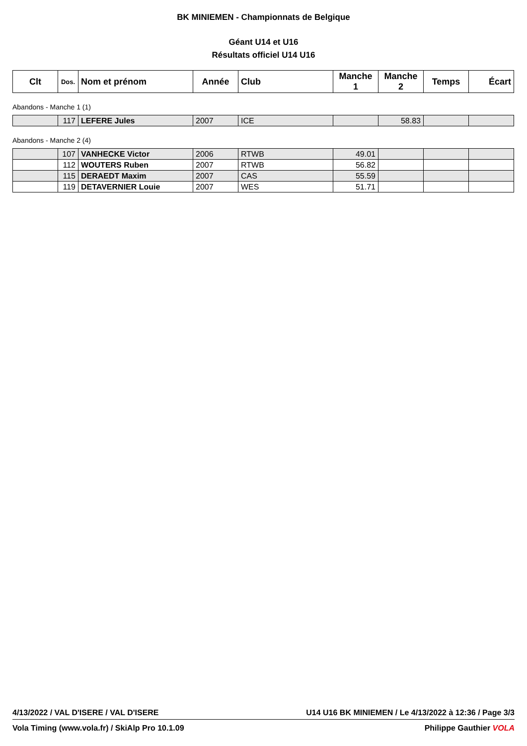BK MINIEMEN - Championnats de Belgique
Géant U14 et U16
Résultats officiel U14 U16
| Clt | Dos. | Nom et prénom | Année | Club | Manche 1 | Manche 2 | Temps | Écart |
| --- | --- | --- | --- | --- | --- | --- | --- | --- |
Abandons - Manche 1 (1)
| | 117 | LEFERE Jules | 2007 | ICE | | 58.83 | | |
Abandons - Manche 2 (4)
| | 107 | VANHECKE Victor | 2006 | RTWB | 49.01 | | | |
| | 112 | WOUTERS Ruben | 2007 | RTWB | 56.82 | | | |
| | 115 | DERAEDT Maxim | 2007 | CAS | 55.59 | | | |
| | 119 | DETAVERNIER Louie | 2007 | WES | 51.71 | | | |
4/13/2022 / VAL D'ISERE / VAL D'ISERE U14 U16 BK MINIEMEN / Le 4/13/2022 à 12:36 / Page 3/3
Vola Timing (www.vola.fr) / SkiAlp Pro 10.1.09 Philippe Gauthier VOLA